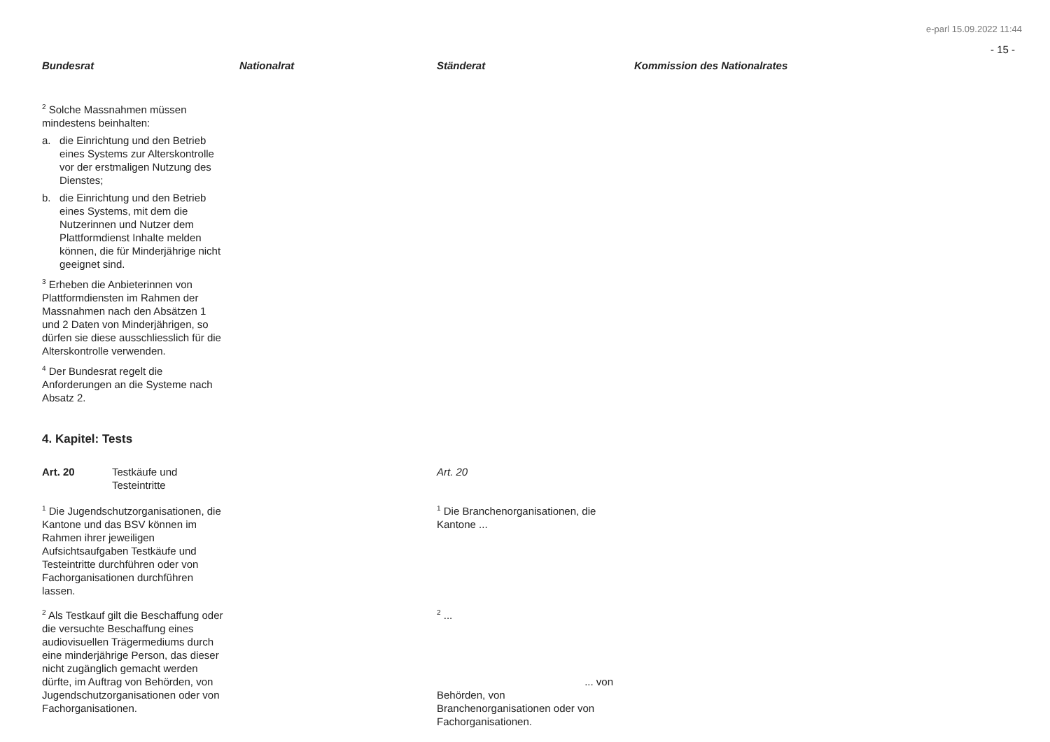e-parl 15.09.2022 11:44
- 15 -
| Bundesrat | Nationalrat | Ständerat | Kommission des Nationalrates |
| --- | --- | --- | --- |
| <sup>2</sup> Solche Massnahmen müssen mindestens beinhalten: a. die Einrichtung und den Betrieb eines Systems zur Alterskontrolle vor der erstmaligen Nutzung des Dienstes; b. die Einrichtung und den Betrieb eines Systems, mit dem die Nutzerinnen und Nutzer dem Plattformdienst Inhalte melden können, die für Minderjährige nicht geeignet sind. <sup>3</sup> Erheben die Anbieterinnen von Plattformdiensten im Rahmen der Massnahmen nach den Absätzen 1 und 2 Daten von Minderjährigen, so dürfen sie diese ausschliesslich für die Alterskontrolle verwenden. <sup>4</sup> Der Bundesrat regelt die Anforderungen an die Systeme nach Absatz 2. 4. Kapitel: Tests | | | |
| Art. 20 Testkäufe und Testeintritte | | Art. 20 | |
| <sup>1</sup> Die Jugendschutzorganisationen, die Kantone und das BSV können im Rahmen ihrer jeweiligen Aufsichtsaufgaben Testkäufe und Testeintritte durchführen oder von Fachorganisationen durchführen lassen. | | <sup>1</sup> Die Branchenorganisationen, die Kantone ... | |
| <sup>2</sup> Als Testkauf gilt die Beschaffung oder die versuchte Beschaffung eines audiovisuellen Trägermediums durch eine minderjährige Person, das dieser nicht zugänglich gemacht werden dürfte, im Auftrag von Behörden, von Jugendschutzorganisationen oder von Fachorganisationen. | | <sup>2</sup> ... ... von Behörden, von Branchenorganisationen oder von Fachorganisationen. | |